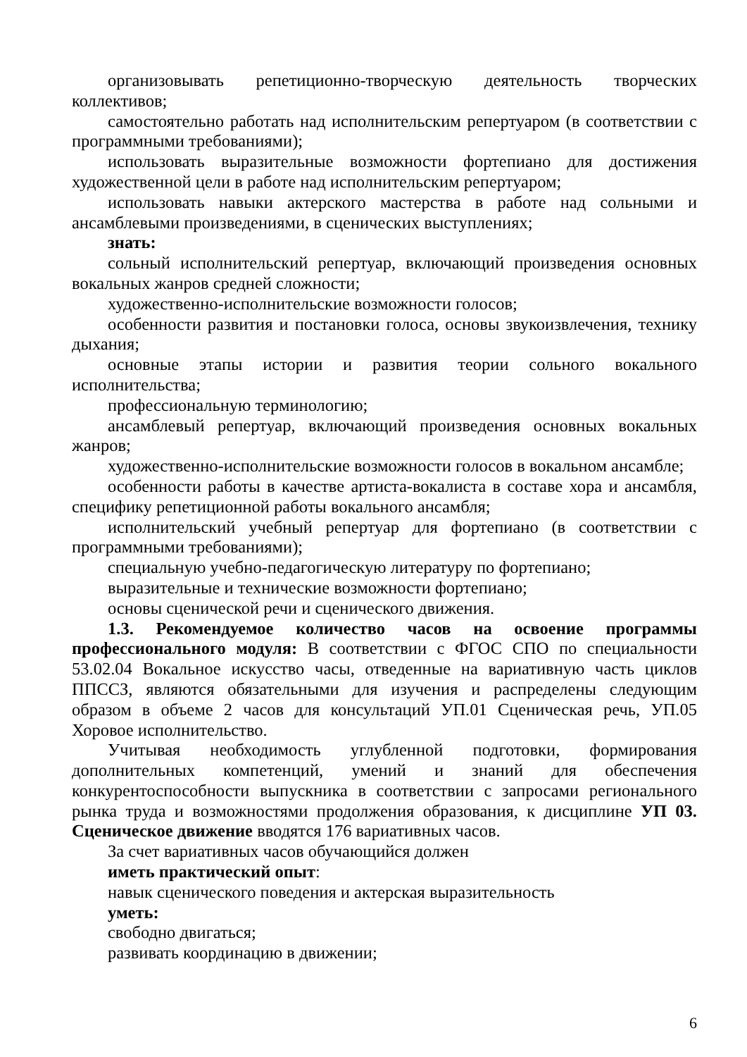организовывать репетиционно-творческую деятельность творческих коллективов;
самостоятельно работать над исполнительским репертуаром (в соответствии с программными требованиями);
использовать выразительные возможности фортепиано для достижения художественной цели в работе над исполнительским репертуаром;
использовать навыки актерского мастерства в работе над сольными и ансамблевыми произведениями, в сценических выступлениях;
знать:
сольный исполнительский репертуар, включающий произведения основных вокальных жанров средней сложности;
художественно-исполнительские возможности голосов;
особенности развития и постановки голоса, основы звукоизвлечения, технику дыхания;
основные этапы истории и развития теории сольного вокального исполнительства;
профессиональную терминологию;
ансамблевый репертуар, включающий произведения основных вокальных жанров;
художественно-исполнительские возможности голосов в вокальном ансамбле;
особенности работы в качестве артиста-вокалиста в составе хора и ансамбля, специфику репетиционной работы вокального ансамбля;
исполнительский учебный репертуар для фортепиано (в соответствии с программными требованиями);
специальную учебно-педагогическую литературу по фортепиано;
выразительные и технические возможности фортепиано;
основы сценической речи и сценического движения.
1.3. Рекомендуемое количество часов на освоение программы профессионального модуля: В соответствии с ФГОС СПО по специальности 53.02.04 Вокальное искусство часы, отведенные на вариативную часть циклов ППССЗ, являются обязательными для изучения и распределены следующим образом в объеме 2 часов для консультаций УП.01 Сценическая речь, УП.05 Хоровое исполнительство.
Учитывая необходимость углубленной подготовки, формирования дополнительных компетенций, умений и знаний для обеспечения конкурентоспособности выпускника в соответствии с запросами регионального рынка труда и возможностями продолжения образования, к дисциплине УП 03. Сценическое движение вводятся 176 вариативных часов.
За счет вариативных часов обучающийся должен
иметь практический опыт:
навык сценического поведения и актерская выразительность
уметь:
свободно двигаться;
развивать координацию в движении;
6